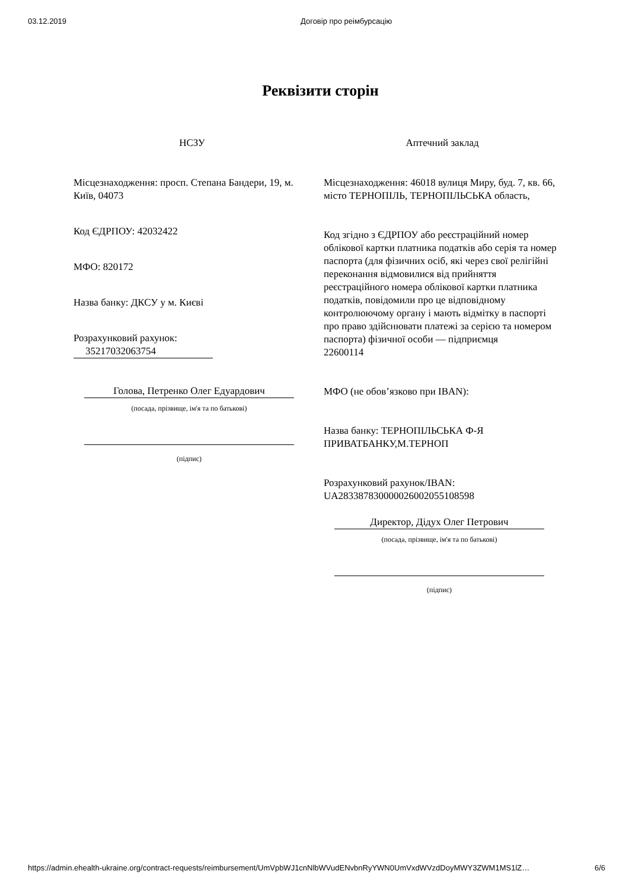03.12.2019 Договір про реімбурсацію
Реквізити сторін
НСЗУ
Місцезнаходження: просп. Степана Бандери, 19, м. Київ, 04073
Код ЄДРПОУ: 42032422
МФО: 820172
Назва банку: ДКСУ у м. Києві
Розрахунковий рахунок:
35217032063754
Голова, Петренко Олег Едуардович
(посада, прізвище, ім'я та по батькові)
(підпис)
Аптечний заклад
Місцезнаходження: 46018 вулиця Миру, буд. 7, кв. 66, місто ТЕРНОПІЛЬ, ТЕРНОПІЛЬСЬКА область,
Код згідно з ЄДРПОУ або реєстраційний номер облікової картки платника податків або серія та номер паспорта (для фізичних осіб, які через свої релігійні переконання відмовилися від прийняття реєстраційного номера облікової картки платника податків, повідомили про це відповідному контролюючому органу і мають відмітку в паспорті про право здійснювати платежі за серією та номером паспорта) фізичної особи — підприємця
22600114
МФО (не обов’язково при IBAN):
Назва банку: ТЕРНОПІЛЬСЬКА Ф-Я ПРИВАТБАНКУ,М.ТЕРНОП
Розрахунковий рахунок/IBAN:
UA283387830000026002055108598
Директор, Дідух Олег Петрович
(посада, прізвище, ім'я та по батькові)
(підпис)
https://admin.ehealth-ukraine.org/contract-requests/reimbursement/UmVpbWJ1cnNlbWVudENvbnRyYWN0UmVxdWVzdDoyMWY3ZWM1MS1lZ… 6/6